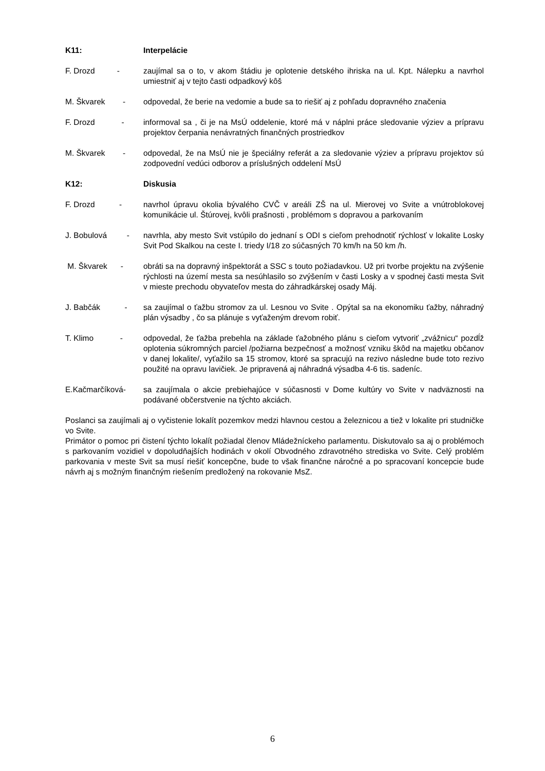K11: Interpelácie
F. Drozd - zaujímal sa o to, v akom štádiu je oplotenie detského ihriska na ul. Kpt. Nálepku a navrhol umiestniť aj v tejto časti odpadkový kôš
M. Škvarek - odpovedal, že berie na vedomie a bude sa to riešiť aj z pohľadu dopravného značenia
F. Drozd - informoval sa , či je na MsÚ oddelenie, ktoré má v náplni práce sledovanie výziev a prípravu projektov čerpania nenávratných finančných prostriedkov
M. Škvarek - odpovedal, že na MsÚ nie je špeciálny referát a za sledovanie výziev a prípravu projektov sú zodpovední vedúci odborov a príslušných oddelení MsÚ
K12: Diskusia
F. Drozd - navrhol úpravu okolia bývalého CVČ v areáli ZŠ na ul. Mierovej vo Svite a vnútroblokovej komunikácie ul. Štúrovej, kvôli prašnosti , problémom s dopravou a parkovaním
J. Bobulová - navrhla, aby mesto Svit vstúpilo do jednaní s ODI s cieľom prehodnotiť rýchlosť v lokalite Losky Svit Pod Skalkou na ceste I. triedy I/18 zo súčasných 70 km/h na 50 km /h.
M. Škvarek - obráti sa na dopravný inšpektorát a SSC s touto požiadavkou. Už pri tvorbe projektu na zvýšenie rýchlosti na území mesta sa nesúhlasilo so zvýšením v časti Losky a v spodnej časti mesta Svit v mieste prechodu obyvateľov mesta do záhradkárskej osady Máj.
J. Babčák - sa zaujímal o ťažbu stromov za ul. Lesnou vo Svite . Opýtal sa na ekonomiku ťažby, náhradný plán výsadby , čo sa plánuje s vyťaženým drevom robiť.
T. Klimo - odpovedal, že ťažba prebehla na základe ťažobného plánu s cieľom vytvoriť „zvážnicu“ pozdĺž oplotenia súkromných parciel /požiarna bezpečnosť a možnosť vzniku škôd na majetku občanov v danej lokalite/, vyťažilo sa 15 stromov, ktoré sa spracujú na rezivo následne bude toto rezivo použité na opravu lavičiek. Je pripravená aj náhradná výsadba 4-6 tis. sadeníc.
E.Kačmarčíková- sa zaujímala o akcie prebiehajúce v súčasnosti v Dome kultúry vo Svite v nadväznosti na podávané občerstvenie na týchto akciách.
Poslanci sa zaujímali aj o vyčistenie lokalít pozemkov medzi hlavnou cestou a železnicou a tiež v lokalite pri studničke vo Svite.
Primátor o pomoc pri čistení týchto lokalít požiadal členov Mládežníckeho parlamentu. Diskutovalo sa aj o problémoch s parkovaním vozidiel v dopoludňajších hodinách v okolí Obvodného zdravotného strediska vo Svite. Celý problém parkovania v meste Svit sa musí riešiť koncepčne, bude to však finančne náročné a po spracovaní koncepcie bude návrh aj s možným finančným riešením predložený na rokovanie MsZ.
6